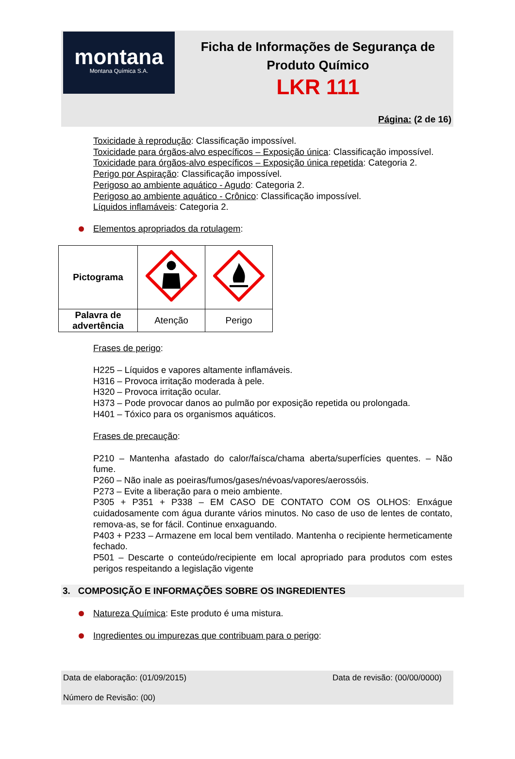montana
Montana Química S.A.
Ficha de Informações de Segurança de
Produto Químico
LKR 111
Página: (2 de 16)
Toxicidade à reprodução: Classificação impossível.
Toxicidade para órgãos-alvo específicos – Exposição única: Classificação impossível.
Toxicidade para órgãos-alvo específicos – Exposição única repetida: Categoria 2.
Perigo por Aspiração: Classificação impossível.
Perigoso ao ambiente aquático - Agudo: Categoria 2.
Perigoso ao ambiente aquático - Crônico: Classificação impossível.
Líquidos inflamáveis: Categoria 2.
Elementos apropriados da rotulagem:
| Pictograma | | |
| Palavra de advertência | Atenção | Perigo |
Frases de perigo:
H225 – Líquidos e vapores altamente inflamáveis.
H316 – Provoca irritação moderada à pele.
H320 – Provoca irritação ocular.
H373 – Pode provocar danos ao pulmão por exposição repetida ou prolongada.
H401 – Tóxico para os organismos aquáticos.
Frases de precaução:
P210 – Mantenha afastado do calor/faísca/chama aberta/superfícies quentes. – Não fume.
P260 – Não inale as poeiras/fumos/gases/névoas/vapores/aerossóis.
P273 – Evite a liberação para o meio ambiente.
P305 + P351 + P338 – EM CASO DE CONTATO COM OS OLHOS: Enxágue cuidadosamente com água durante vários minutos. No caso de uso de lentes de contato, remova-as, se for fácil. Continue enxaguando.
P403 + P233 – Armazene em local bem ventilado. Mantenha o recipiente hermeticamente fechado.
P501 – Descarte o conteúdo/recipiente em local apropriado para produtos com estes perigos respeitando a legislação vigente
3. COMPOSIÇÃO E INFORMAÇÕES SOBRE OS INGREDIENTES
Natureza Química: Este produto é uma mistura.
Ingredientes ou impurezas que contribuam para o perigo:
Data de elaboração: (01/09/2015) Data de revisão: (00/00/0000)
Número de Revisão: (00)